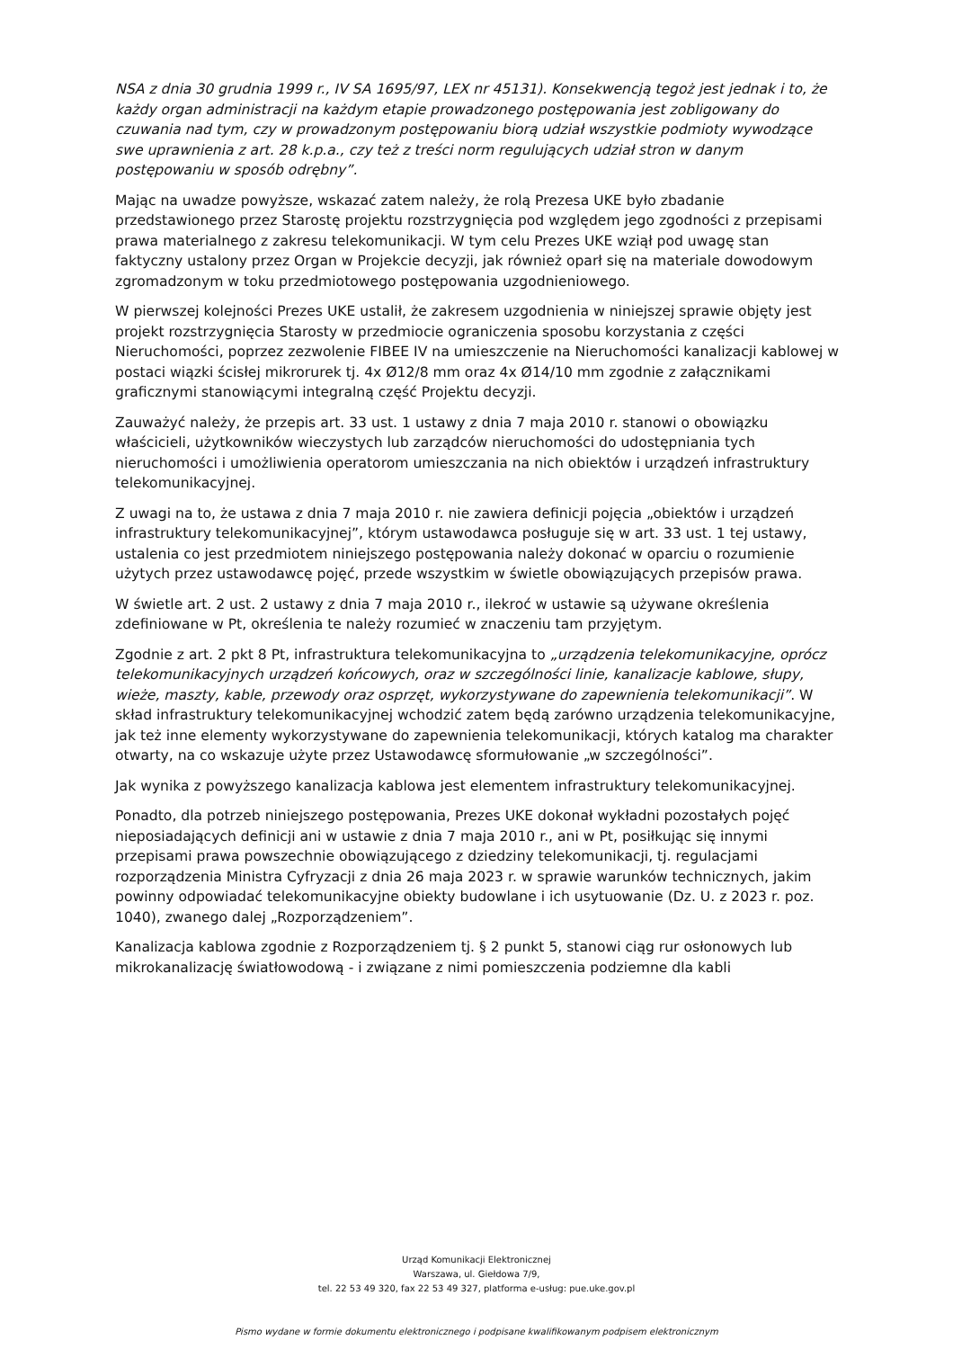NSA z dnia 30 grudnia 1999 r., IV SA 1695/97, LEX nr 45131). Konsekwencją tegoż jest jednak i to, że każdy organ administracji na każdym etapie prowadzonego postępowania jest zobligowany do czuwania nad tym, czy w prowadzonym postępowaniu biorą udział wszystkie podmioty wywodzące swe uprawnienia z art. 28 k.p.a., czy też z treści norm regulujących udział stron w danym postępowaniu w sposób odrębny”.
Mając na uwadze powyższe, wskazać zatem należy, że rolą Prezesa UKE było zbadanie przedstawionego przez Starostę projektu rozstrzygnięcia pod względem jego zgodności z przepisami prawa materialnego z zakresu telekomunikacji. W tym celu Prezes UKE wziął pod uwagę stan faktyczny ustalony przez Organ w Projekcie decyzji, jak również oparł się na materiale dowodowym zgromadzonym w toku przedmiotowego postępowania uzgodnieniowego.
W pierwszej kolejności Prezes UKE ustalił, że zakresem uzgodnienia w niniejszej sprawie objęty jest projekt rozstrzygnięcia Starosty w przedmiocie ograniczenia sposobu korzystania z części Nieruchomości, poprzez zezwolenie FIBEE IV na umieszczenie na Nieruchomości kanalizacji kablowej w postaci wiązki ścisłej mikrorurek tj. 4x Ø12/8 mm oraz 4x Ø14/10 mm zgodnie z załącznikami graficznymi stanowiącymi integralną część Projektu decyzji.
Zauważyć należy, że przepis art. 33 ust. 1 ustawy z dnia 7 maja 2010 r. stanowi o obowiązku właścicieli, użytkowników wieczystych lub zarządców nieruchomości do udostępniania tych nieruchomości i umożliwienia operatorom umieszczania na nich obiektów i urządzeń infrastruktury telekomunikacyjnej.
Z uwagi na to, że ustawa z dnia 7 maja 2010 r. nie zawiera definicji pojęcia „obiektów i urządzeń infrastruktury telekomunikacyjnej”, którym ustawodawca posługuje się w art. 33 ust. 1 tej ustawy, ustalenia co jest przedmiotem niniejszego postępowania należy dokonać w oparciu o rozumienie użytych przez ustawodawcę pojęć, przede wszystkim w świetle obowiązujących przepisów prawa.
W świetle art. 2 ust. 2 ustawy z dnia 7 maja 2010 r., ilekroć w ustawie są używane określenia zdefiniowane w Pt, określenia te należy rozumieć w znaczeniu tam przyjętym.
Zgodnie z art. 2 pkt 8 Pt, infrastruktura telekomunikacyjna to „urządzenia telekomunikacyjne, oprócz telekomunikacyjnych urządzeń końcowych, oraz w szczególności linie, kanalizacje kablowe, słupy, wieże, maszty, kable, przewody oraz osprzęt, wykorzystywane do zapewnienia telekomunikacji”. W skład infrastruktury telekomunikacyjnej wchodzić zatem będą zarówno urządzenia telekomunikacyjne, jak też inne elementy wykorzystywane do zapewnienia telekomunikacji, których katalog ma charakter otwarty, na co wskazuje użyte przez Ustawodawcę sformułowanie „w szczególności”.
Jak wynika z powyższego kanalizacja kablowa jest elementem infrastruktury telekomunikacyjnej.
Ponadto, dla potrzeb niniejszego postępowania, Prezes UKE dokonał wykładni pozostałych pojęć nieposiadających definicji ani w ustawie z dnia 7 maja 2010 r., ani w Pt, posiłkując się innymi przepisami prawa powszechnie obowiązującego z dziedziny telekomunikacji, tj. regulacjami rozporządzenia Ministra Cyfryzacji z dnia 26 maja 2023 r. w sprawie warunków technicznych, jakim powinny odpowiadać telekomunikacyjne obiekty budowlane i ich usytuowanie (Dz. U. z 2023 r. poz. 1040), zwanego dalej „Rozporządzeniem”.
Kanalizacja kablowa zgodnie z Rozporządzeniem tj. § 2 punkt 5, stanowi ciąg rur osłonowych lub mikrokanalizację światłowodową - i związane z nimi pomieszczenia podziemne dla kabli
Urząd Komunikacji Elektronicznej
Warszawa, ul. Giełdowa 7/9,
tel. 22 53 49 320, fax 22 53 49 327, platforma e-usług: pue.uke.gov.pl
Pismo wydane w formie dokumentu elektronicznego i podpisane kwalifikowanym podpisem elektronicznym